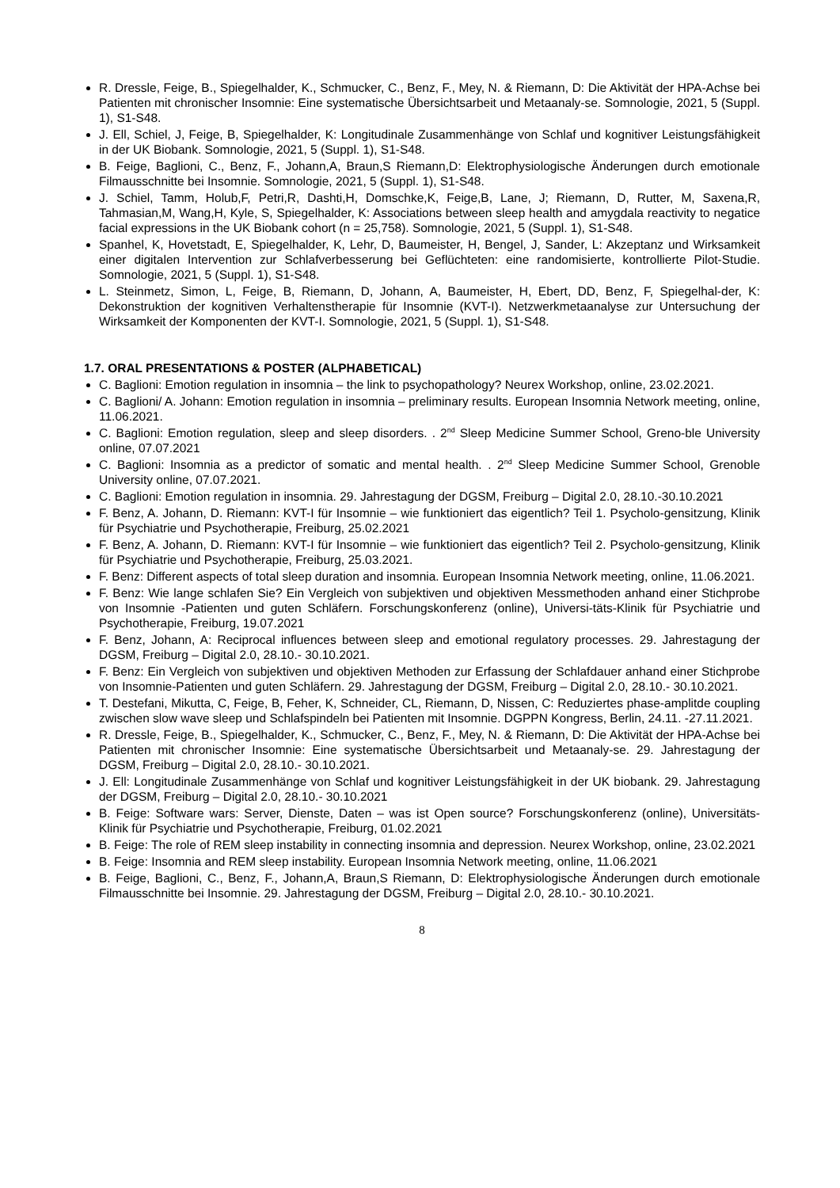R. Dressle, Feige, B., Spiegelhalder, K., Schmucker, C., Benz, F., Mey, N. & Riemann, D: Die Aktivität der HPA-Achse bei Patienten mit chronischer Insomnie: Eine systematische Übersichtsarbeit und Metaanaly-se. Somnologie, 2021, 5 (Suppl. 1), S1-S48.
J. Ell, Schiel, J, Feige, B, Spiegelhalder, K: Longitudinale Zusammenhänge von Schlaf und kognitiver Leistungsfähigkeit in der UK Biobank. Somnologie, 2021, 5 (Suppl. 1), S1-S48.
B. Feige, Baglioni, C., Benz, F., Johann,A, Braun,S Riemann,D: Elektrophysiologische Änderungen durch emotionale Filmausschnitte bei Insomnie. Somnologie, 2021, 5 (Suppl. 1), S1-S48.
J. Schiel, Tamm, Holub,F, Petri,R, Dashti,H, Domschke,K, Feige,B, Lane, J; Riemann, D, Rutter, M, Saxena,R, Tahmasian,M, Wang,H, Kyle, S, Spiegelhalder, K: Associations between sleep health and amygdala reactivity to negatice facial expressions in the UK Biobank cohort (n = 25,758). Somnologie, 2021, 5 (Suppl. 1), S1-S48.
Spanhel, K, Hovetstadt, E, Spiegelhalder, K, Lehr, D, Baumeister, H, Bengel, J, Sander, L: Akzeptanz und Wirksamkeit einer digitalen Intervention zur Schlafverbesserung bei Geflüchteten: eine randomisierte, kontrollierte Pilot-Studie. Somnologie, 2021, 5 (Suppl. 1), S1-S48.
L. Steinmetz, Simon, L, Feige, B, Riemann, D, Johann, A, Baumeister, H, Ebert, DD, Benz, F, Spiegelhal-der, K: Dekonstruktion der kognitiven Verhaltenstherapie für Insomnie (KVT-I). Netzwerkmetaanalyse zur Untersuchung der Wirksamkeit der Komponenten der KVT-I. Somnologie, 2021, 5 (Suppl. 1), S1-S48.
1.7. ORAL PRESENTATIONS & POSTER (ALPHABETICAL)
C. Baglioni: Emotion regulation in insomnia – the link to psychopathology? Neurex Workshop, online, 23.02.2021.
C. Baglioni/ A. Johann: Emotion regulation in insomnia – preliminary results. European Insomnia Network meeting, online, 11.06.2021.
C. Baglioni: Emotion regulation, sleep and sleep disorders. . 2<sup>nd</sup> Sleep Medicine Summer School, Greno-ble University online, 07.07.2021
C. Baglioni: Insomnia as a predictor of somatic and mental health. . 2<sup>nd</sup> Sleep Medicine Summer School, Grenoble University online, 07.07.2021.
C. Baglioni: Emotion regulation in insomnia. 29. Jahrestagung der DGSM, Freiburg – Digital 2.0, 28.10.-30.10.2021
F. Benz, A. Johann, D. Riemann: KVT-I für Insomnie – wie funktioniert das eigentlich? Teil 1. Psycholo-gensitzung, Klinik für Psychiatrie und Psychotherapie, Freiburg, 25.02.2021
F. Benz, A. Johann, D. Riemann: KVT-I für Insomnie – wie funktioniert das eigentlich? Teil 2. Psycholo-gensitzung, Klinik für Psychiatrie und Psychotherapie, Freiburg, 25.03.2021.
F. Benz: Different aspects of total sleep duration and insomnia. European Insomnia Network meeting, online, 11.06.2021.
F. Benz: Wie lange schlafen Sie? Ein Vergleich von subjektiven und objektiven Messmethoden anhand einer Stichprobe von Insomnie -Patienten und guten Schläfern. Forschungskonferenz (online), Universi-täts-Klinik für Psychiatrie und Psychotherapie, Freiburg, 19.07.2021
F. Benz, Johann, A: Reciprocal influences between sleep and emotional regulatory processes. 29. Jahrestagung der DGSM, Freiburg – Digital 2.0, 28.10.- 30.10.2021.
F. Benz: Ein Vergleich von subjektiven und objektiven Methoden zur Erfassung der Schlafdauer anhand einer Stichprobe von Insomnie-Patienten und guten Schläfern. 29. Jahrestagung der DGSM, Freiburg – Digital 2.0, 28.10.- 30.10.2021.
T. Destefani, Mikutta, C, Feige, B, Feher, K, Schneider, CL, Riemann, D, Nissen, C: Reduziertes phase-amplitde coupling zwischen slow wave sleep und Schlafspindeln bei Patienten mit Insomnie. DGPPN Kongress, Berlin, 24.11. -27.11.2021.
R. Dressle, Feige, B., Spiegelhalder, K., Schmucker, C., Benz, F., Mey, N. & Riemann, D: Die Aktivität der HPA-Achse bei Patienten mit chronischer Insomnie: Eine systematische Übersichtsarbeit und Metaanaly-se. 29. Jahrestagung der DGSM, Freiburg – Digital 2.0, 28.10.- 30.10.2021.
J. Ell: Longitudinale Zusammenhänge von Schlaf und kognitiver Leistungsfähigkeit in der UK biobank. 29. Jahrestagung der DGSM, Freiburg – Digital 2.0, 28.10.- 30.10.2021
B. Feige: Software wars: Server, Dienste, Daten – was ist Open source? Forschungskonferenz (online), Universitäts-Klinik für Psychiatrie und Psychotherapie, Freiburg, 01.02.2021
B. Feige: The role of REM sleep instability in connecting insomnia and depression. Neurex Workshop, online, 23.02.2021
B. Feige: Insomnia and REM sleep instability. European Insomnia Network meeting, online, 11.06.2021
B. Feige, Baglioni, C., Benz, F., Johann,A, Braun,S Riemann, D: Elektrophysiologische Änderungen durch emotionale Filmausschnitte bei Insomnie. 29. Jahrestagung der DGSM, Freiburg – Digital 2.0, 28.10.- 30.10.2021.
8